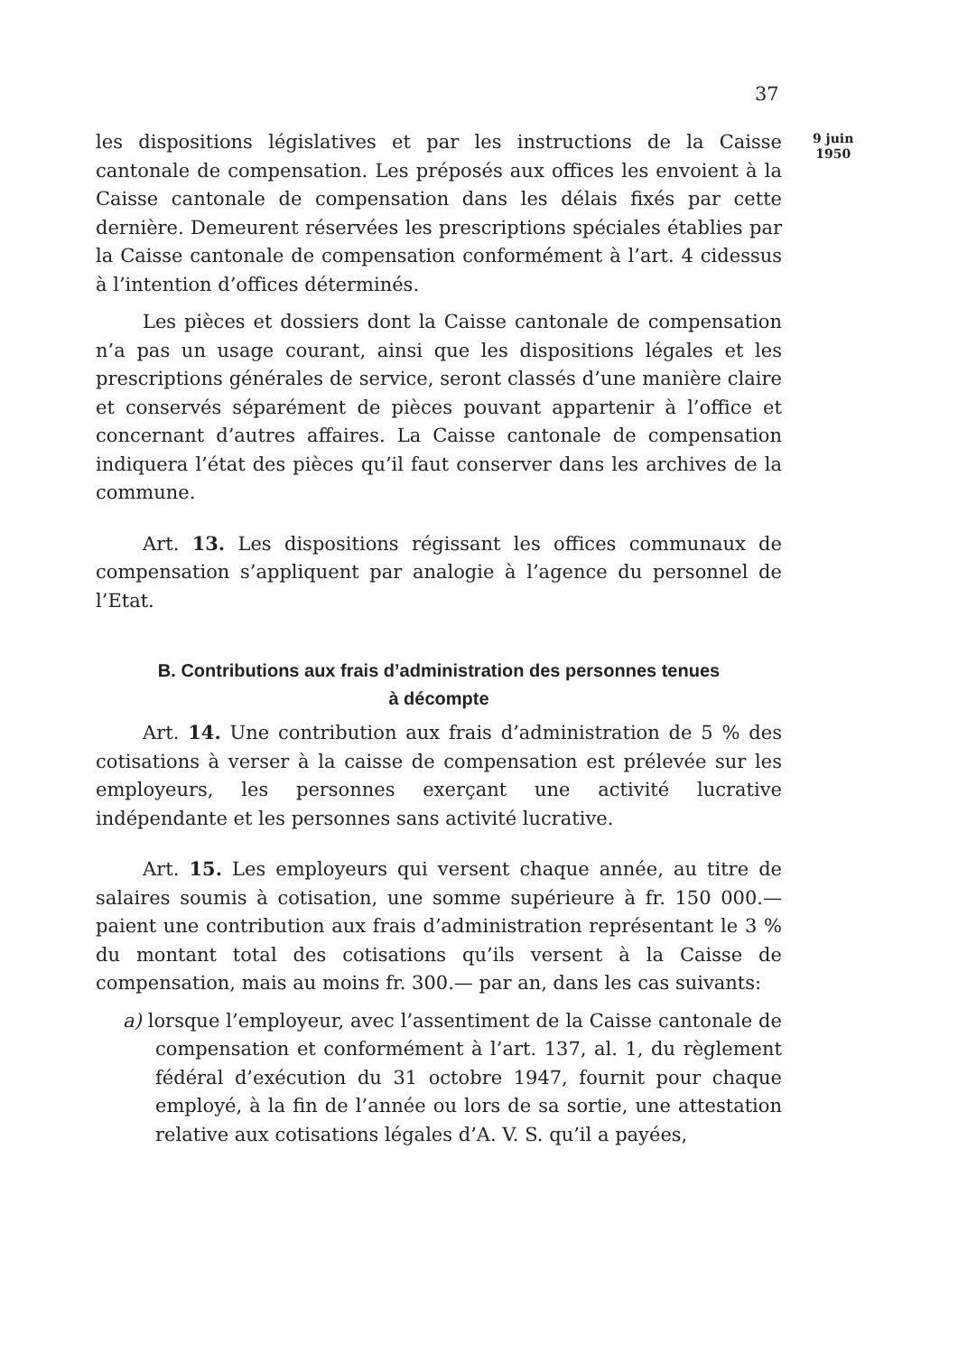37
9 juin
1950
les dispositions législatives et par les instructions de la Caisse cantonale de compensation. Les préposés aux offices les envoient à la Caisse cantonale de compensation dans les délais fixés par cette dernière. Demeurent réservées les prescriptions spéciales établies par la Caisse cantonale de compensation conformément à l’art. 4 cidessus à l’intention d’offices déterminés.
Les pièces et dossiers dont la Caisse cantonale de compensation n’a pas un usage courant, ainsi que les dispositions légales et les prescriptions générales de service, seront classés d’une manière claire et conservés séparément de pièces pouvant appartenir à l’office et concernant d’autres affaires. La Caisse cantonale de compensation indiquera l’état des pièces qu’il faut conserver dans les archives de la commune.
Art. 13. Les dispositions régissant les offices communaux de compensation s’appliquent par analogie à l’agence du personnel de l’Etat.
B. Contributions aux frais d’administration des personnes tenues
à décompte
Art. 14. Une contribution aux frais d’administration de 5 % des cotisations à verser à la caisse de compensation est prélevée sur les employeurs, les personnes exerçant une activité lucrative indépendante et les personnes sans activité lucrative.
Art. 15. Les employeurs qui versent chaque année, au titre de salaires soumis à cotisation, une somme supérieure à fr. 150 000.— paient une contribution aux frais d’administration représentant le 3 % du montant total des cotisations qu’ils versent à la Caisse de compensation, mais au moins fr. 300.— par an, dans les cas suivants:
a) lorsque l’employeur, avec l’assentiment de la Caisse cantonale de compensation et conformément à l’art. 137, al. 1, du règlement fédéral d’exécution du 31 octobre 1947, fournit pour chaque employé, à la fin de l’année ou lors de sa sortie, une attestation relative aux cotisations légales d’A. V. S. qu’il a payées,